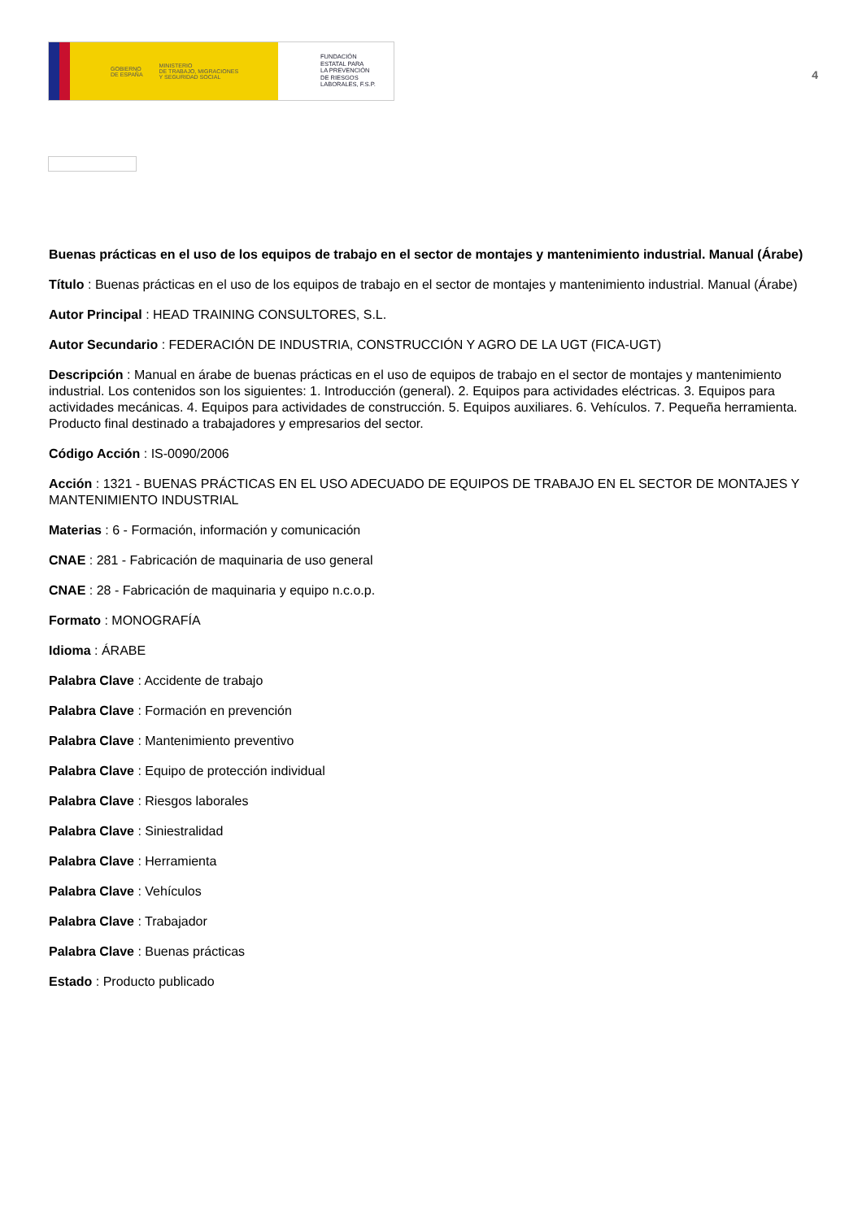GOBIERNO
DE ESPAÑA MINISTERIO
DE TRABAJO, MIGRACIONES
Y SEGURIDAD SOCIAL
FUNDACIÓN
ESTATAL PARA
LA PREVENCIÓN
DE RIESGOS
LABORALES, F.S.P.
4
Buenas prácticas en el uso de los equipos de trabajo en el sector de montajes y mantenimiento industrial. Manual (Árabe)
Título : Buenas prácticas en el uso de los equipos de trabajo en el sector de montajes y mantenimiento industrial. Manual (Árabe)
Autor Principal : HEAD TRAINING CONSULTORES, S.L.
Autor Secundario : FEDERACIÓN DE INDUSTRIA, CONSTRUCCIÓN Y AGRO DE LA UGT (FICA-UGT)
Descripción : Manual en árabe de buenas prácticas en el uso de equipos de trabajo en el sector de montajes y mantenimiento industrial. Los contenidos son los siguientes: 1. Introducción (general). 2. Equipos para actividades eléctricas. 3. Equipos para actividades mecánicas. 4. Equipos para actividades de construcción. 5. Equipos auxiliares. 6. Vehículos. 7. Pequeña herramienta. Producto final destinado a trabajadores y empresarios del sector.
Código Acción : IS-0090/2006
Acción : 1321 - BUENAS PRÁCTICAS EN EL USO ADECUADO DE EQUIPOS DE TRABAJO EN EL SECTOR DE MONTAJES Y MANTENIMIENTO INDUSTRIAL
Materias : 6 - Formación, información y comunicación
CNAE : 281 - Fabricación de maquinaria de uso general
CNAE : 28 - Fabricación de maquinaria y equipo n.c.o.p.
Formato : MONOGRAFÍA
Idioma : ÁRABE
Palabra Clave : Accidente de trabajo
Palabra Clave : Formación en prevención
Palabra Clave : Mantenimiento preventivo
Palabra Clave : Equipo de protección individual
Palabra Clave : Riesgos laborales
Palabra Clave : Siniestralidad
Palabra Clave : Herramienta
Palabra Clave : Vehículos
Palabra Clave : Trabajador
Palabra Clave : Buenas prácticas
Estado : Producto publicado